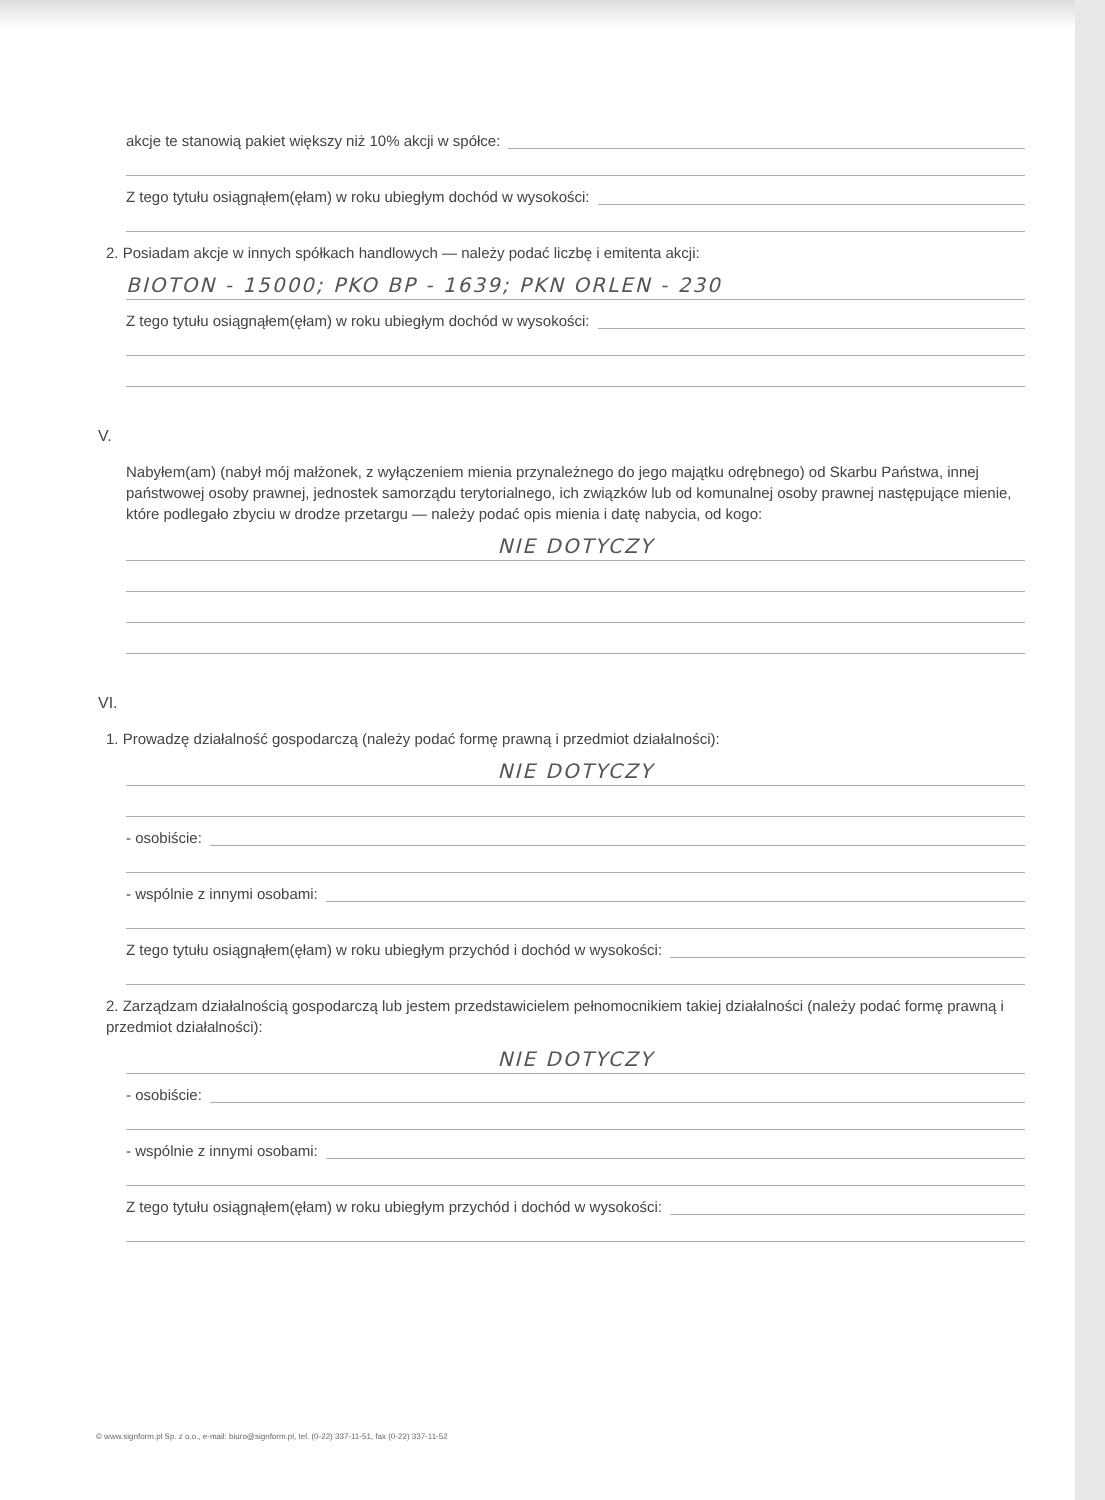akcje te stanowią pakiet większy niż 10% akcji w spółce:
Z tego tytułu osiągnąłem(ęłam) w roku ubiegłym dochód w wysokości:
2. Posiadam akcje w innych spółkach handlowych — należy podać liczbę i emitenta akcji:
BIOTON - 15000; PKO BP - 1639; PKN ORLEN - 230
Z tego tytułu osiągnąłem(ęłam) w roku ubiegłym dochód w wysokości:
V.
Nabyłem(am) (nabył mój małżonek, z wyłączeniem mienia przynależnego do jego majątku odrębnego) od Skarbu Państwa, innej państwowej osoby prawnej, jednostek samorządu terytorialnego, ich związków lub od komunalnej osoby prawnej następujące mienie, które podlegało zbyciu w drodze przetargu — należy podać opis mienia i datę nabycia, od kogo:
NIE DOTYCZY
VI.
1. Prowadzę działalność gospodarczą (należy podać formę prawną i przedmiot działalności):
NIE DOTYCZY
- osobiście:
- wspólnie z innymi osobami:
Z tego tytułu osiągnąłem(ęłam) w roku ubiegłym przychód i dochód w wysokości:
2. Zarządzam działalnością gospodarczą lub jestem przedstawicielem pełnomocnikiem takiej działalności (należy podać formę prawną i przedmiot działalności):
NIE DOTYCZY
- osobiście:
- wspólnie z innymi osobami:
Z tego tytułu osiągnąłem(ęłam) w roku ubiegłym przychód i dochód w wysokości:
© www.signform.pl Sp. z o.o., e-mail: biuro@signform.pl, tel. (0-22) 337-11-51, fax (0-22) 337-11-52